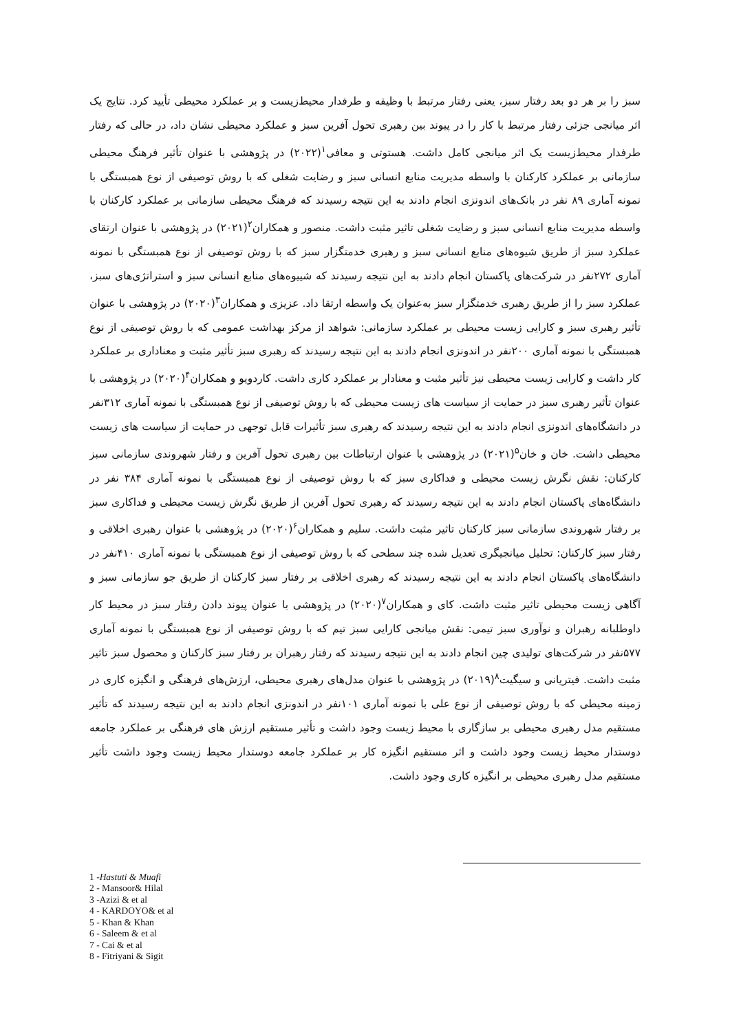سبز را بر هر دو بعد رفتار سبز، یعنی رفتار مرتبط با وظیفه و طرفدار محیط‌زیست و بر عملکرد محیطی تأیید کرد. نتایج یک اثر میانجی جزئی رفتار مرتبط با کار را در پیوند بین رهبری تحول آفرین سبز و عملکرد محیطی نشان داد، در حالی که رفتار طرفدار محیط‌زیست یک اثر میانجی کامل داشت. هستوتی و معافی<sup>۱</sup>(۲۰۲۲) در پژوهشی با عنوان تأثیر فرهنگ محیطی سازمانی بر عملکرد کارکنان با واسطه مدیریت منابع انسانی سبز و رضایت شغلی که با روش توصیفی از نوع همبستگی با نمونه آماری ۸۹ نفر در بانک‌های اندونزی انجام دادند به این نتیجه رسیدند که فرهنگ محیطی سازمانی بر عملکرد کارکنان با واسطه مدیریت منابع انسانی سبز و رضایت شغلی تاثیر مثبت داشت. منصور و همکاران<sup>۲</sup>(۲۰۲۱) در پژوهشی با عنوان ارتقای عملکرد سبز از طریق شیوه‌های منابع انسانی سبز و رهبری خدمتگزار سبز که با روش توصیفی از نوع همبستگی با نمونه آماری ۲۷۲نفر در شرکت‌های پاکستان انجام دادند به این نتیجه رسیدند که شییوه‌های منابع انسانی سبز و استراتژی‌های سبز، عملکرد سبز را از طریق رهبری خدمتگزار سبز به‌عنوان یک واسطه ارتقا داد. عزیزی و همکاران<sup>۳</sup>(۲۰۲۰) در پژوهشی با عنوان تأثیر رهبری سبز و کارایی زیست محیطی بر عملکرد سازمانی: شواهد از مرکز بهداشت عمومی که با روش توصیفی از نوع همبستگی با نمونه آماری ۲۰۰نفر در اندونزی انجام دادند به این نتیجه رسیدند که رهبری سبز تأثیر مثبت و معناداری بر عملکرد کار داشت و کارایی زیست محیطی نیز تأثیر مثبت و معنادار بر عملکرد کاری داشت. کاردویو و همکاران<sup>۴</sup>(۲۰۲۰) در پژوهشی با عنوان تأثیر رهبری سبز در حمایت از سیاست های زیست محیطی که با روش توصیفی از نوع همبستگی با نمونه آماری ۳۱۲نفر در دانشگاه‌های اندونزی انجام دادند به این نتیجه رسیدند که رهبری سبز تأثیرات قابل توجهی در حمایت از سیاست های زیست محیطی داشت. خان و خان<sup>۵</sup>(۲۰۲۱) در پژوهشی با عنوان ارتباطات بین رهبری تحول آفرین و رفتار شهروندی سازمانی سبز کارکنان: نقش نگرش زیست محیطی و فداکاری سبز که با روش توصیفی از نوع همبستگی با نمونه آماری ۳۸۴ نفر در دانشگاه‌های پاکستان انجام دادند به این نتیجه رسیدند که رهبری تحول آفرین از طریق نگرش زیست محیطی و فداکاری سبز بر رفتار شهروندی سازمانی سبز کارکنان تاثیر مثبت داشت. سلیم و همکاران<sup>۶</sup>(۲۰۲۰) در پژوهشی با عنوان رهبری اخلاقی و رفتار سبز کارکنان: تحلیل میانجیگری تعدیل شده چند سطحی که با روش توصیفی از نوع همبستگی با نمونه آماری ۴۱۰نفر در دانشگاه‌های پاکستان انجام دادند به این نتیجه رسیدند که رهبری اخلاقی بر رفتار سبز کارکنان از طریق جو سازمانی سبز و آگاهی زیست محیطی تاثیر مثبت داشت. کای و همکاران<sup>۷</sup>(۲۰۲۰) در پژوهشی با عنوان پیوند دادن رفتار سبز در محیط کار داوطلبانه رهبران و نوآوری سبز تیمی: نقش میانجی کارایی سبز تیم که با روش توصیفی از نوع همبستگی با نمونه آماری ۵۷۷نفر در شرکت‌های تولیدی چین انجام دادند به این نتیجه رسیدند که رفتار رهبران بر رفتار سبز کارکنان و محصول سبز تاثیر مثبت داشت. فیتریانی و سیگیت<sup>۸</sup>(۲۰۱۹) در پژوهشی با عنوان مدل‌های رهبری محیطی، ارزش‌های فرهنگی و انگیزه کاری در زمینه محیطی که با روش توصیفی از نوع علی با نمونه آماری ۱۰۱نفر در اندونزی انجام دادند به این نتیجه رسیدند که تأثیر مستقیم مدل رهبری محیطی بر سازگاری با محیط زیست وجود داشت و تأثیر مستقیم ارزش های فرهنگی بر عملکرد جامعه دوستدار محیط زیست وجود داشت و اثر مستقیم انگیزه کار بر عملکرد جامعه دوستدار محیط زیست وجود داشت تأثیر مستقیم مدل رهبری محیطی بر انگیزه کاری وجود داشت.
1 -Hastuti & Muafi
2 - Mansoor& Hilal
3 -Azizi & et al
4 - KARDOYO& et al
5 - Khan & Khan
6 - Saleem & et al
7 - Cai & et al
8 - Fitriyani & Sigit